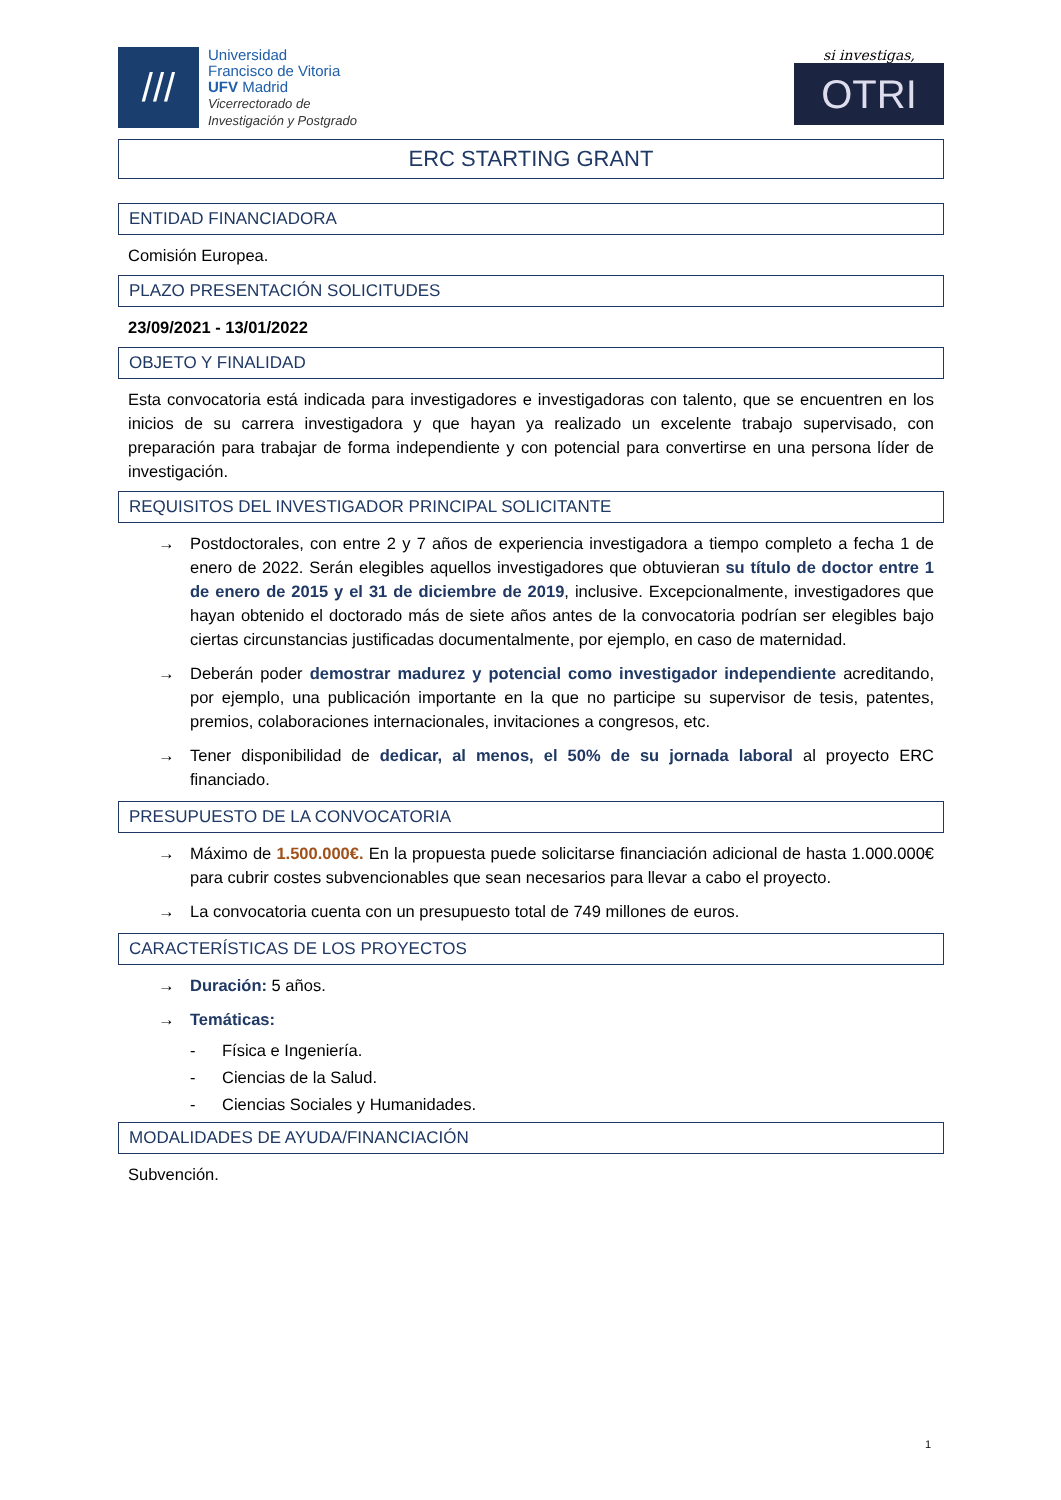///
Universidad
Francisco de Vitoria
UFV Madrid
Vicerrectorado de
Investigación y Postgrado
si investigas,
OTRI
ERC STARTING GRANT
ENTIDAD FINANCIADORA
Comisión Europea.
PLAZO PRESENTACIÓN SOLICITUDES
23/09/2021 - 13/01/2022
OBJETO Y FINALIDAD
Esta convocatoria está indicada para investigadores e investigadoras con talento, que se encuentren en los inicios de su carrera investigadora y que hayan ya realizado un excelente trabajo supervisado, con preparación para trabajar de forma independiente y con potencial para convertirse en una persona líder de investigación.
REQUISITOS DEL INVESTIGADOR PRINCIPAL SOLICITANTE
→ Postdoctorales, con entre 2 y 7 años de experiencia investigadora a tiempo completo a fecha 1 de enero de 2022. Serán elegibles aquellos investigadores que obtuvieran su título de doctor entre 1 de enero de 2015 y el 31 de diciembre de 2019, inclusive. Excepcionalmente, investigadores que hayan obtenido el doctorado más de siete años antes de la convocatoria podrían ser elegibles bajo ciertas circunstancias justificadas documentalmente, por ejemplo, en caso de maternidad.
→ Deberán poder demostrar madurez y potencial como investigador independiente acreditando, por ejemplo, una publicación importante en la que no participe su supervisor de tesis, patentes, premios, colaboraciones internacionales, invitaciones a congresos, etc.
→ Tener disponibilidad de dedicar, al menos, el 50% de su jornada laboral al proyecto ERC financiado.
PRESUPUESTO DE LA CONVOCATORIA
→ Máximo de 1.500.000€. En la propuesta puede solicitarse financiación adicional de hasta 1.000.000€ para cubrir costes subvencionables que sean necesarios para llevar a cabo el proyecto.
→ La convocatoria cuenta con un presupuesto total de 749 millones de euros.
CARACTERÍSTICAS DE LOS PROYECTOS
→ Duración: 5 años.
→ Temáticas:
- Física e Ingeniería.
- Ciencias de la Salud.
- Ciencias Sociales y Humanidades.
MODALIDADES DE AYUDA/FINANCIACIÓN
Subvención.
1